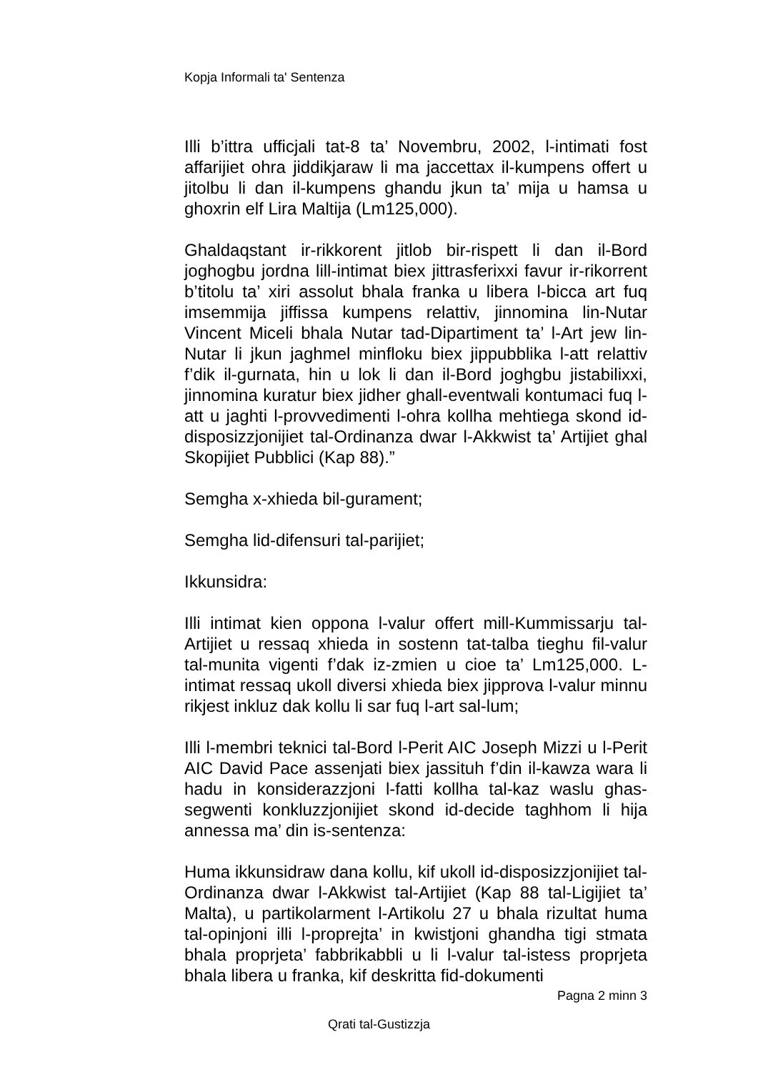Kopja Informali ta' Sentenza
Illi b’ittra ufficjali tat-8 ta’ Novembru, 2002, l-intimati fost affarijiet ohra jiddikjaraw li ma jaccettax il-kumpens offert u jitolbu li dan il-kumpens ghandu jkun ta’ mija u hamsa u ghoxrin elf Lira Maltija (Lm125,000).
Ghaldaqstant ir-rikkorent jitlob bir-rispett li dan il-Bord joghogbu jordna lill-intimat biex jittrasferixxi favur ir-rikorrent b’titolu ta’ xiri assolut bhala franka u libera l-bicca art fuq imsemmija jiffissa kumpens relattiv, jinnomina lin-Nutar Vincent Miceli bhala Nutar tad-Dipartiment ta’ l-Art jew lin-Nutar li jkun jaghmel minfloku biex jippubblika l-att relattiv f’dik il-gurnata, hin u lok li dan il-Bord joghgbu jistabilixxi, jinnomina kuratur biex jidher ghall-eventwali kontumaci fuq l-att u jaghti l-provvedimenti l-ohra kollha mehtiega skond id-disposizzjonijiet tal-Ordinanza dwar l-Akkwist ta’ Artijiet ghal Skopijiet Pubblici (Kap 88).”
Semgha x-xhieda bil-gurament;
Semgha lid-difensuri tal-parijiet;
Ikkunsidra:
Illi intimat kien oppona l-valur offert mill-Kummissarju tal-Artijiet u ressaq xhieda in sostenn tat-talba tieghu fil-valur tal-munita vigenti f’dak iz-zmien u cioe ta’ Lm125,000. L-intimat ressaq ukoll diversi xhieda biex jipprova l-valur minnu rikjest inkluz dak kollu li sar fuq l-art sal-lum;
Illi l-membri teknici tal-Bord l-Perit AIC Joseph Mizzi u l-Perit AIC David Pace assenjati biex jassituh f’din il-kawza wara li hadu in konsiderazzjoni l-fatti kollha tal-kaz waslu ghas-segwenti konkluzzjonijiet skond id-decide taghhom li hija annessa ma’ din is-sentenza:
Huma ikkunsidraw dana kollu, kif ukoll id-disposizzjonijiet tal-Ordinanza dwar l-Akkwist tal-Artijiet (Kap 88 tal-Ligijiet ta’ Malta), u partikolarment l-Artikolu 27 u bhala rizultat huma tal-opinjoni illi l-proprejta’ in kwistjoni ghandha tigi stmata bhala proprjeta’ fabbrikabbli u li l-valur tal-istess proprjeta bhala libera u franka, kif deskritta fid-dokumenti
Pagna 2 minn 3
Qrati tal-Gustizzja